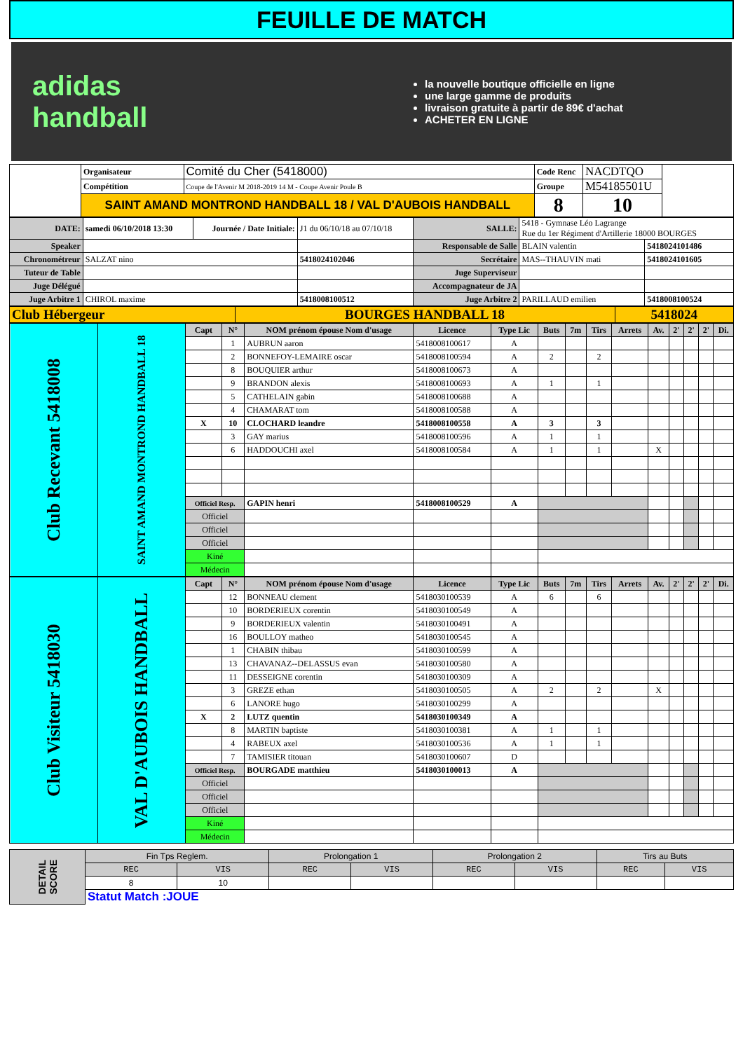FEUILLE DE MATCH
adidas
handball
la nouvelle boutique officielle en ligne
une large gamme de produits
livraison gratuite à partir de 89€ d'achat
ACHETER EN LIGNE
| | Organisateur | Comité du Cher (5418000) | Code Renc | NACDTQO | |
| | Compétition | Coupe de l'Avenir M 2018-2019 14 M - Coupe Avenir Poule B | Groupe | M54185501U | |
| | SAINT AMAND MONTROND HANDBALL 18 / VAL D'AUBOIS HANDBALL | | 8 | 10 | |
| DATE: | samedi 06/10/2018 13:30 | Journée / Date Initiale: | J1 du 06/10/18 au 07/10/18 | SALLE: | 5418 - Gymnase Léo Lagrange Rue du 1er Régiment d'Artillerie 18000 BOURGES | |
| Speaker | | | | Responsable de Salle | BLAIN valentin | 5418024101486 |
| Chronométreur | SALZAT nino | | 5418024102046 | Secrétaire | MAS--THAUVIN mati | 5418024101605 |
| Tuteur de Table | | | | Juge Superviseur | | |
| Juge Délégué | | | | Accompagnateur de JA | | |
| Juge Arbitre 1 | CHIROL maxime | | 5418008100512 | Juge Arbitre 2 | PARILLAUD emilien | 5418008100524 |
| Club Hébergeur | BOURGES HANDBALL 18 | 5418024 |
| Club Recevant 5418008 | SAINT AMAND MONTROND HANDBALL 18 | Capt | N° | NOM prénom épouse Nom d'usage | Licence | Type Lic | Buts | 7m | Tirs | Arrets | Av. | 2' | 2' | 2' | Di. |
| | | | 1 | AUBRUN aaron | 5418008100617 | A | | | | | | | | | |
| | | | 2 | BONNEFOY-LEMAIRE oscar | 5418008100594 | A | 2 | | 2 | | | | | | |
| | | | 8 | BOUQUIER arthur | 5418008100673 | A | | | | | | | | | |
| | | | 9 | BRANDON alexis | 5418008100693 | A | 1 | | 1 | | | | | | |
| | | | 5 | CATHELAIN gabin | 5418008100688 | A | | | | | | | | | |
| | | | 4 | CHAMARAT tom | 5418008100588 | A | | | | | | | | | |
| | | X | 10 | CLOCHARD leandre | 5418008100558 | A | 3 | | 3 | | | | | | |
| | | | 3 | GAY marius | 5418008100596 | A | 1 | | 1 | | | | | | |
| | | | 6 | HADDOUCHI axel | 5418008100584 | A | 1 | | 1 | | X | | | | |
| | | Officiel Resp. | | GAPIN henri | 5418008100529 | A | | | | | | | | | |
| | | Officiel | | | | | | | | | | | | | |
| | | Officiel | | | | | | | | | | | | | |
| | | Officiel | | | | | | | | | | | | | |
| | | Kiné | | | | | | | | | | | | | |
| | | Médecin | | | | | | | | | | | | | |
| Club Visiteur 5418030 | VAL D'AUBOIS HANDBALL | Capt | N° | NOM prénom épouse Nom d'usage | Licence | Type Lic | Buts | 7m | Tirs | Arrets | Av. | 2' | 2' | 2' | Di. |
| | | | 12 | BONNEAU clement | 5418030100539 | A | 6 | | 6 | | | | | | |
| | | | 10 | BORDERIEUX corentin | 5418030100549 | A | | | | | | | | | |
| | | | 9 | BORDERIEUX valentin | 5418030100491 | A | | | | | | | | | |
| | | | 16 | BOULLOY matheo | 5418030100545 | A | | | | | | | | | |
| | | | 1 | CHABIN thibau | 5418030100599 | A | | | | | | | | | |
| | | | 13 | CHAVANAZ--DELASSUS evan | 5418030100580 | A | | | | | | | | | |
| | | | 11 | DESSEIGNE corentin | 5418030100309 | A | | | | | | | | | |
| | | | 3 | GREZE ethan | 5418030100505 | A | 2 | | 2 | | X | | | | |
| | | | 6 | LANORE hugo | 5418030100299 | A | | | | | | | | | |
| | | X | 2 | LUTZ quentin | 5418030100349 | A | | | | | | | | | |
| | | | 8 | MARTIN baptiste | 5418030100381 | A | 1 | | 1 | | | | | | |
| | | | 4 | RABEUX axel | 5418030100536 | A | 1 | | 1 | | | | | | |
| | | | 7 | TAMISIER titouan | 5418030100607 | D | | | | | | | | | |
| | | Officiel Resp. | | BOURGADE matthieu | 5418030100013 | A | | | | | | | | | |
| | | Officiel | | | | | | | | | | | | | |
| | | Officiel | | | | | | | | | | | | | |
| | | Officiel | | | | | | | | | | | | | |
| | | Kiné | | | | | | | | | | | | | |
| | | Médecin | | | | | | | | | | | | | |
| DETAIL SCORE | Fin Tps Reglem. | | Prolongation 1 | | Prolongation 2 | | Tirs au Buts | |
| | REC | VIS | REC | VIS | REC | VIS | REC | VIS |
| | 8 | 10 | | | | | | |
| | Statut Match :JOUE | | | | | | | |